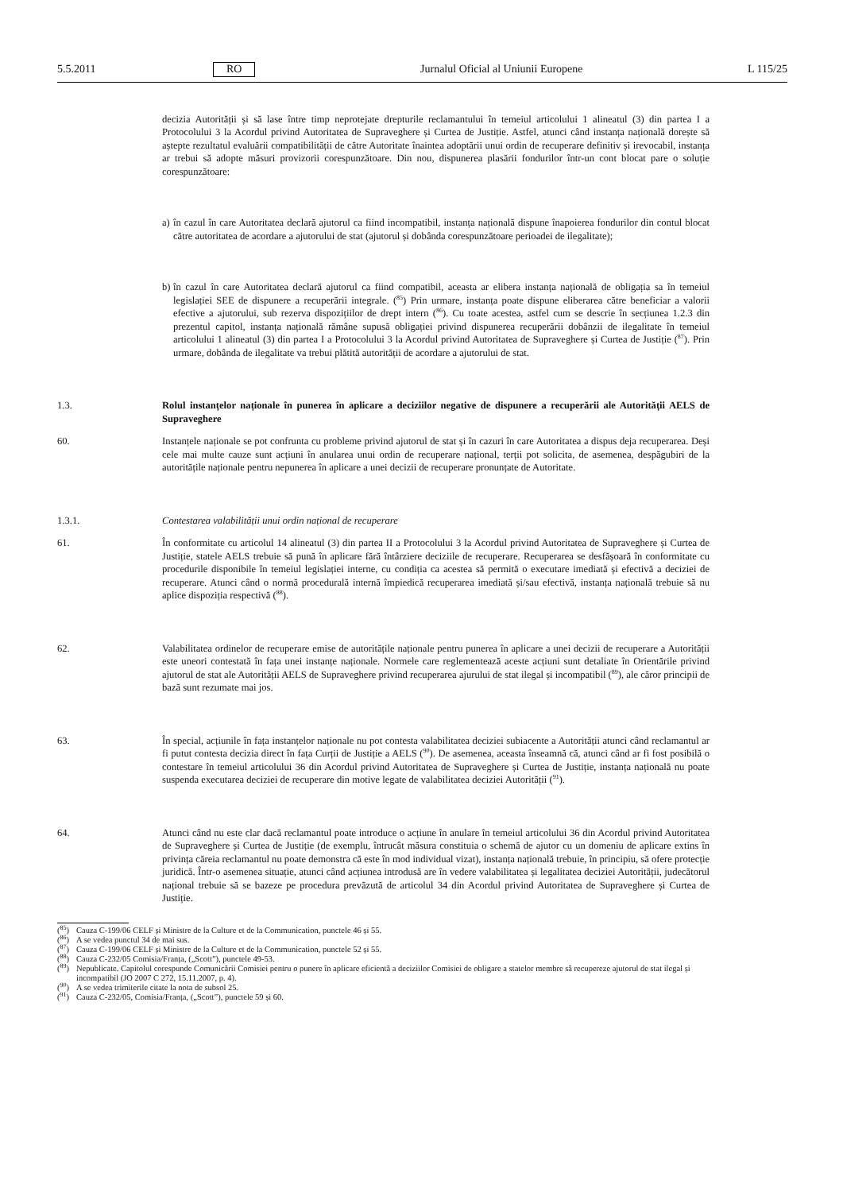5.5.2011 RO Jurnalul Oficial al Uniunii Europene L 115/25
decizia Autorității și să lase între timp neprotejate drepturile reclamantului în temeiul articolului 1 alineatul (3) din partea I a Protocolului 3 la Acordul privind Autoritatea de Supraveghere și Curtea de Justiție. Astfel, atunci când instanța națională dorește să aștepte rezultatul evaluării compatibilității de către Autoritate înaintea adoptării unui ordin de recuperare definitiv și irevocabil, instanța ar trebui să adopte măsuri provizorii corespunzătoare. Din nou, dispunerea plasării fondurilor într-un cont blocat pare o soluție corespunzătoare:
a)
în cazul în care Autoritatea declară ajutorul ca fiind incompatibil, instanța națională dispune înapoierea fondurilor din contul blocat către autoritatea de acordare a ajutorului de stat (ajutorul și dobânda corespunzătoare perioadei de ilegalitate);
b)
în cazul în care Autoritatea declară ajutorul ca fiind compatibil, aceasta ar elibera instanța națională de obligația sa în temeiul legislației SEE de dispunere a recuperării integrale. (<sup>85</sup>) Prin urmare, instanța poate dispune eliberarea către beneficiar a valorii efective a ajutorului, sub rezerva dispozițiilor de drept intern (<sup>86</sup>). Cu toate acestea, astfel cum se descrie în secțiunea 1.2.3 din prezentul capitol, instanța națională rămâne supusă obligației privind dispunerea recuperării dobânzii de ilegalitate în temeiul articolului 1 alineatul (3) din partea I a Protocolului 3 la Acordul privind Autoritatea de Supraveghere și Curtea de Justiție (<sup>87</sup>). Prin urmare, dobânda de ilegalitate va trebui plătită autorității de acordare a ajutorului de stat.
1.3. Rolul instanțelor naționale în punerea în aplicare a deciziilor negative de dispunere a recuperării ale Autorității AELS de Supraveghere
60. Instanțele naționale se pot confrunta cu probleme privind ajutorul de stat și în cazuri în care Autoritatea a dispus deja recuperarea. Deși cele mai multe cauze sunt acțiuni în anularea unui ordin de recuperare național, terții pot solicita, de asemenea, despăgubiri de la autoritățile naționale pentru nepunerea în aplicare a unei decizii de recuperare pronunțate de Autoritate.
1.3.1. Contestarea valabilității unui ordin național de recuperare
61. În conformitate cu articolul 14 alineatul (3) din partea II a Protocolului 3 la Acordul privind Autoritatea de Supraveghere și Curtea de Justiție, statele AELS trebuie să pună în aplicare fără întârziere deciziile de recuperare. Recuperarea se desfășoară în conformitate cu procedurile disponibile în temeiul legislației interne, cu condiția ca acestea să permită o executare imediată și efectivă a deciziei de recuperare. Atunci când o normă procedurală internă împiedică recuperarea imediată și/sau efectivă, instanța națională trebuie să nu aplice dispoziția respectivă (<sup>88</sup>).
62. Valabilitatea ordinelor de recuperare emise de autoritățile naționale pentru punerea în aplicare a unei decizii de recuperare a Autorității este uneori contestată în fața unei instanțe naționale. Normele care reglementează aceste acțiuni sunt detaliate în Orientările privind ajutorul de stat ale Autorității AELS de Supraveghere privind recuperarea ajurului de stat ilegal și incompatibil (<sup>89</sup>), ale căror principii de bază sunt rezumate mai jos.
63. În special, acțiunile în fața instanțelor naționale nu pot contesta valabilitatea deciziei subiacente a Autorității atunci când reclamantul ar fi putut contesta decizia direct în fața Curții de Justiție a AELS (<sup>90</sup>). De asemenea, aceasta înseamnă că, atunci când ar fi fost posibilă o contestare în temeiul articolului 36 din Acordul privind Autoritatea de Supraveghere și Curtea de Justiție, instanța națională nu poate suspenda executarea deciziei de recuperare din motive legate de valabilitatea deciziei Autorității (<sup>91</sup>).
64. Atunci când nu este clar dacă reclamantul poate introduce o acțiune în anulare în temeiul articolului 36 din Acordul privind Autoritatea de Supraveghere și Curtea de Justiție (de exemplu, întrucât măsura constituia o schemă de ajutor cu un domeniu de aplicare extins în privința căreia reclamantul nu poate demonstra că este în mod individual vizat), instanța națională trebuie, în principiu, să ofere protecție juridică. Într-o asemenea situație, atunci când acțiunea introdusă are în vedere valabilitatea și legalitatea deciziei Autorității, judecătorul național trebuie să se bazeze pe procedura prevăzută de articolul 34 din Acordul privind Autoritatea de Supraveghere și Curtea de Justiție.
(<sup>85</sup>) Cauza C-199/06 CELF și Ministre de la Culture et de la Communication, punctele 46 și 55.
(<sup>86</sup>) A se vedea punctul 34 de mai sus.
(<sup>87</sup>) Cauza C-199/06 CELF și Ministre de la Culture et de la Communication, punctele 52 și 55.
(<sup>88</sup>) Cauza C-232/05 Comisia/Franța, („Scott”), punctele 49-53.
(<sup>89</sup>) Nepublicate. Capitolul corespunde Comunicării Comisiei pentru o punere în aplicare eficientă a deciziilor Comisiei de obligare a statelor membre să recupereze ajutorul de stat ilegal și incompatibil (JO 2007 C 272, 15.11.2007, p. 4).
(<sup>90</sup>) A se vedea trimiterile citate la nota de subsol 25.
(<sup>91</sup>) Cauza C-232/05, Comisia/Franța, („Scott”), punctele 59 și 60.